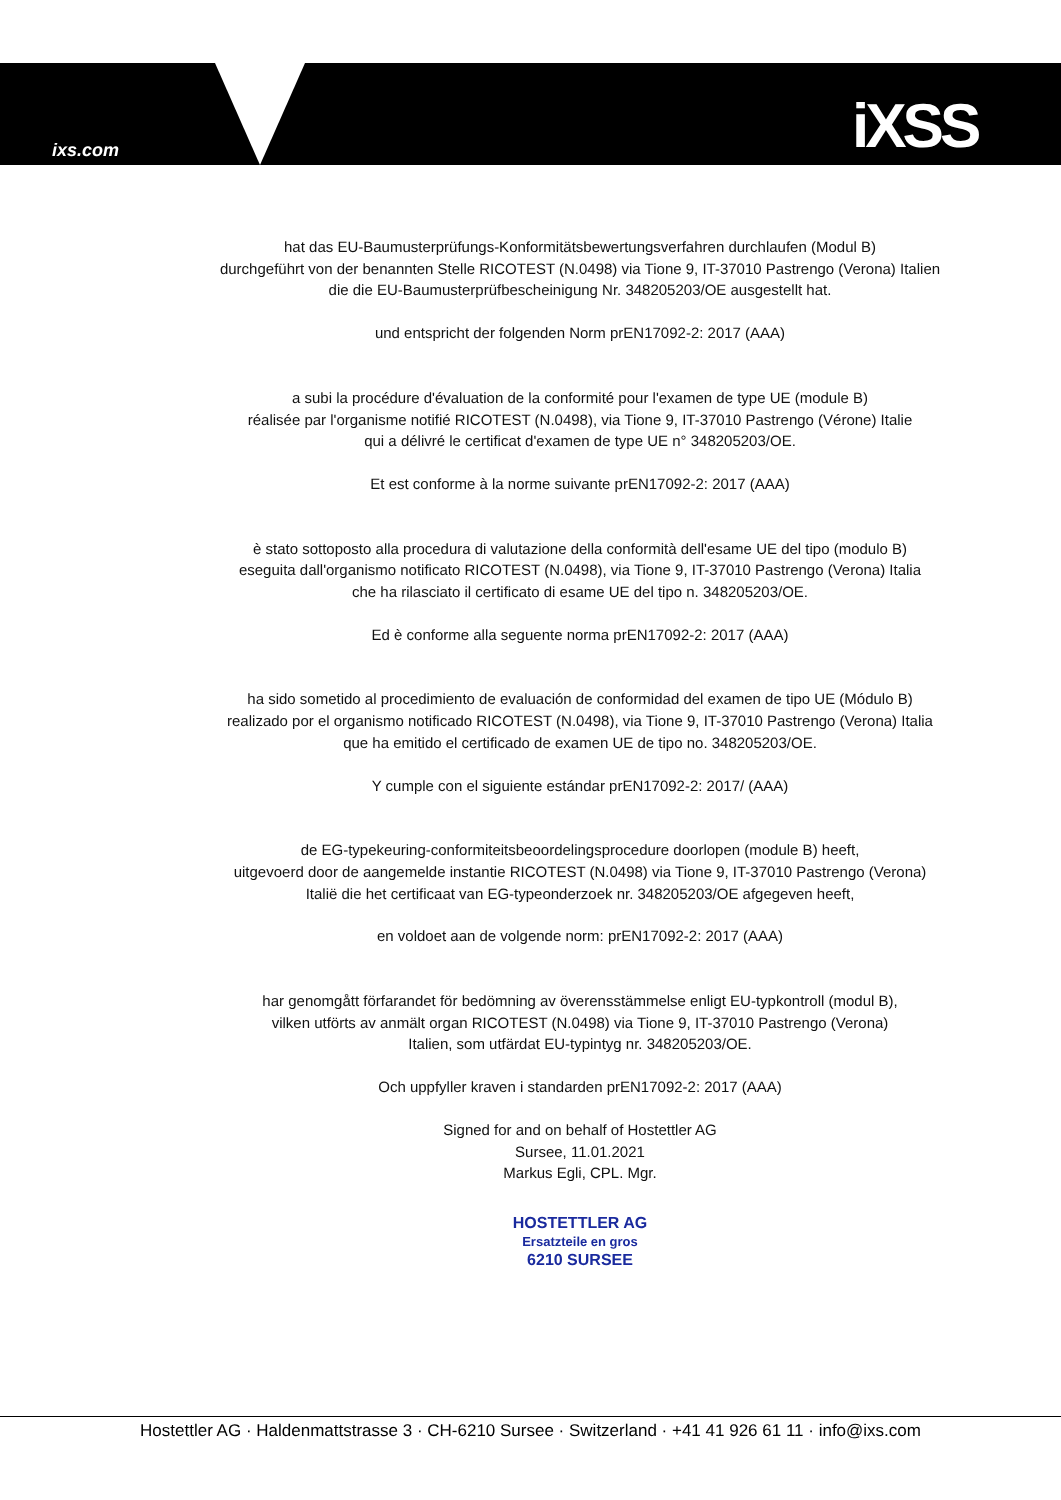ixs.com iXSS
hat das EU-Baumusterprüfungs-Konformitätsbewertungsverfahren durchlaufen (Modul B)
durchgeführt von der benannten Stelle RICOTEST (N.0498) via Tione 9, IT-37010 Pastrengo (Verona) Italien
die die EU-Baumusterprüfbescheinigung Nr. 348205203/OE ausgestellt hat.
und entspricht der folgenden Norm prEN17092-2: 2017 (AAA)
a subi la procédure d'évaluation de la conformité pour l'examen de type UE (module B)
réalisée par l'organisme notifié RICOTEST (N.0498), via Tione 9, IT-37010 Pastrengo (Vérone) Italie
qui a délivré le certificat d'examen de type UE n° 348205203/OE.
Et est conforme à la norme suivante prEN17092-2: 2017 (AAA)
è stato sottoposto alla procedura di valutazione della conformità dell'esame UE del tipo (modulo B)
eseguita dall'organismo notificato RICOTEST (N.0498), via Tione 9, IT-37010 Pastrengo (Verona) Italia
che ha rilasciato il certificato di esame UE del tipo n. 348205203/OE.
Ed è conforme alla seguente norma prEN17092-2: 2017 (AAA)
ha sido sometido al procedimiento de evaluación de conformidad del examen de tipo UE (Módulo B)
realizado por el organismo notificado RICOTEST (N.0498), via Tione 9, IT-37010 Pastrengo (Verona) Italia
que ha emitido el certificado de examen UE de tipo no. 348205203/OE.
Y cumple con el siguiente estándar prEN17092-2: 2017/ (AAA)
de EG-typekeuring-conformiteitsbeoordelingsprocedure doorlopen (module B) heeft,
uitgevoerd door de aangemelde instantie RICOTEST (N.0498) via Tione 9, IT-37010 Pastrengo (Verona)
Italië die het certificaat van EG-typeonderzoek nr. 348205203/OE afgegeven heeft,
en voldoet aan de volgende norm: prEN17092-2: 2017 (AAA)
har genomgått förfarandet för bedömning av överensstämmelse enligt EU-typkontroll (modul B),
vilken utförts av anmält organ RICOTEST (N.0498) via Tione 9, IT-37010 Pastrengo (Verona)
Italien, som utfärdat EU-typintyg nr. 348205203/OE.
Och uppfyller kraven i standarden prEN17092-2: 2017 (AAA)
Signed for and on behalf of Hostettler AG
Sursee, 11.01.2021
Markus Egli, CPL. Mgr.
HOSTETTLER AG
Ersatzteile en gros
6210 SURSEE
Hostettler AG · Haldenmattstrasse 3 · CH-6210 Sursee · Switzerland · +41 41 926 61 11 · info@ixs.com